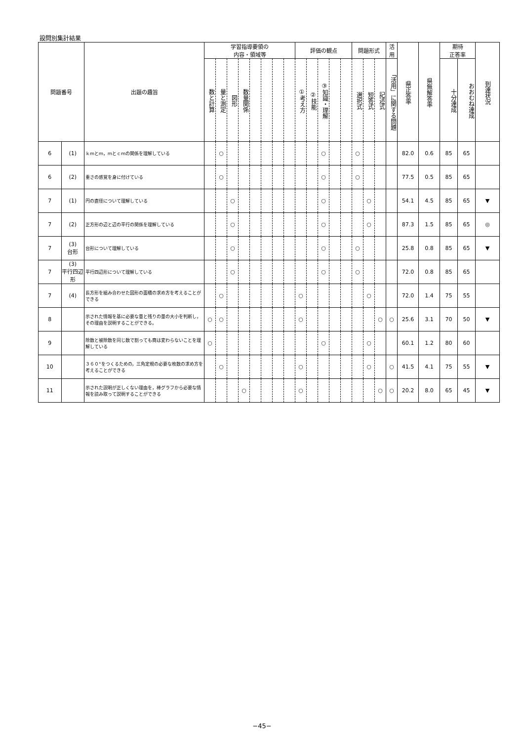設問別集計結果
| 問題番号 | | 出題の趣旨 | 学習指導要領の 内容・領域等 | | | | | | | | 評価の観点 | | | | | 問題形式 | | | 活 用 | 県正答率 | 県無解答率 | 期待 正答率 | | 到達状況 |
| --- | --- | --- | --- | --- | --- | --- | --- | --- | --- | --- | --- | --- | --- | --- | --- | --- | --- | --- | --- | --- | --- | --- | --- | --- |
| | | | 数と計算 | 量と測定 | 図形 | 数量関係 | | | | | ①考え方 | ②技能 | ③知識・理解 | | | 選択式 | 短答式 | 記述式 | 「活用」に関する問題 | | | 十分達成 | おおむね達成 | |
| 6 | (1) | ｋｍとｍ，ｍとｃｍの関係を理解している | | ○ | | | | | | | | | ○ | | | ○ | | | | 82.0 | 0.6 | 85 | 65 | |
| 6 | (2) | 重さの感覚を身に付けている | | ○ | | | | | | | | | ○ | | | ○ | | | | 77.5 | 0.5 | 85 | 65 | |
| 7 | (1) | 円の直径について理解している | | | ○ | | | | | | | | ○ | | | | ○ | | | 54.1 | 4.5 | 85 | 65 | ▼ |
| 7 | (2) | 正方形の辺と辺の平行の関係を理解している | | | ○ | | | | | | | | ○ | | | | ○ | | | 87.3 | 1.5 | 85 | 65 | ◎ |
| 7 | (3) 台形 | 台形について理解している | | | ○ | | | | | | | | ○ | | | ○ | | | | 25.8 | 0.8 | 85 | 65 | ▼ |
| 7 | (3) 平行四辺形 | 平行四辺形について理解している | | | ○ | | | | | | | | ○ | | | ○ | | | | 72.0 | 0.8 | 85 | 65 | |
| 7 | (4) | 長方形を組み合わせた図形の面積の求め方を考えることができる | | ○ | | | | | | | ○ | | | | | | ○ | | | 72.0 | 1.4 | 75 | 55 | |
| 8 | | 示された情報を基に必要な量と残りの量の大小を判断し，その理由を説明することができる。 | ○ | ○ | | | | | | | ○ | | | | | | | ○ | ○ | 25.6 | 3.1 | 70 | 50 | ▼ |
| 9 | | 除数と被除数を同じ数で割っても商は変わらないことを理解している | ○ | | | | | | | | | | ○ | | | | ○ | | | 60.1 | 1.2 | 80 | 60 | |
| 10 | | ３６０°をつくるための，三角定規の必要な枚数の求め方を考えることができる | | ○ | | | | | | | ○ | | | | | | ○ | | ○ | 41.5 | 4.1 | 75 | 55 | ▼ |
| 11 | | 示された説明が正しくない理由を，棒グラフから必要な情報を読み取って説明することができる | | | | ○ | | | | | ○ | | | | | | | ○ | ○ | 20.2 | 8.0 | 65 | 45 | ▼ |
−45−